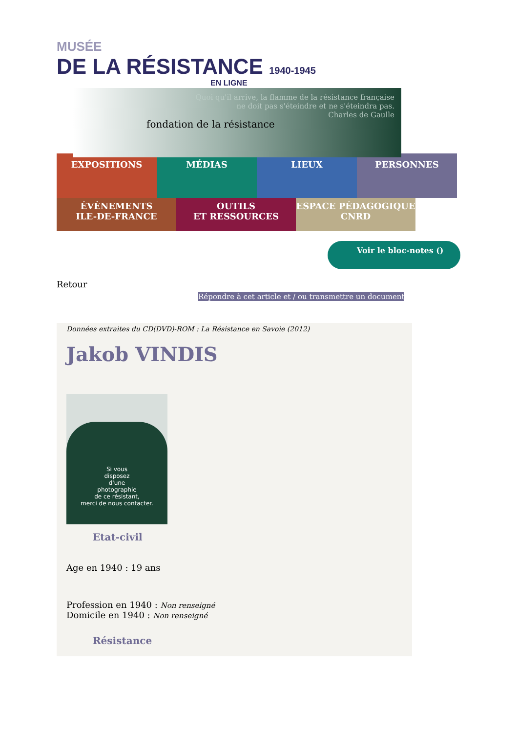MUSÉE
DE LA RÉSISTANCE 1940-1945
EN LIGNE
fondation de la résistance
Quoi qu'il arrive, la flamme de la résistance française
ne doit pas s'éteindre et ne s'éteindra pas.
Charles de Gaulle
EXPOSITIONS MÉDIAS LIEUX PERSONNES
ÉVÈNEMENTS
ILE-DE-FRANCE
OUTILS
ET RESSOURCES
ESPACE PÉDAGOGIQUE
CNRD
Voir le bloc-notes ()
Retour
Répondre à cet article et / ou transmettre un document
Données extraites du CD(DVD)-ROM : La Résistance en Savoie (2012)
Jakob VINDIS
Si vous
disposez
d'une
photographie
de ce résistant,
merci de nous contacter.
Etat-civil
Age en 1940 : 19 ans
Profession en 1940 : Non renseigné
Domicile en 1940 : Non renseigné
Résistance